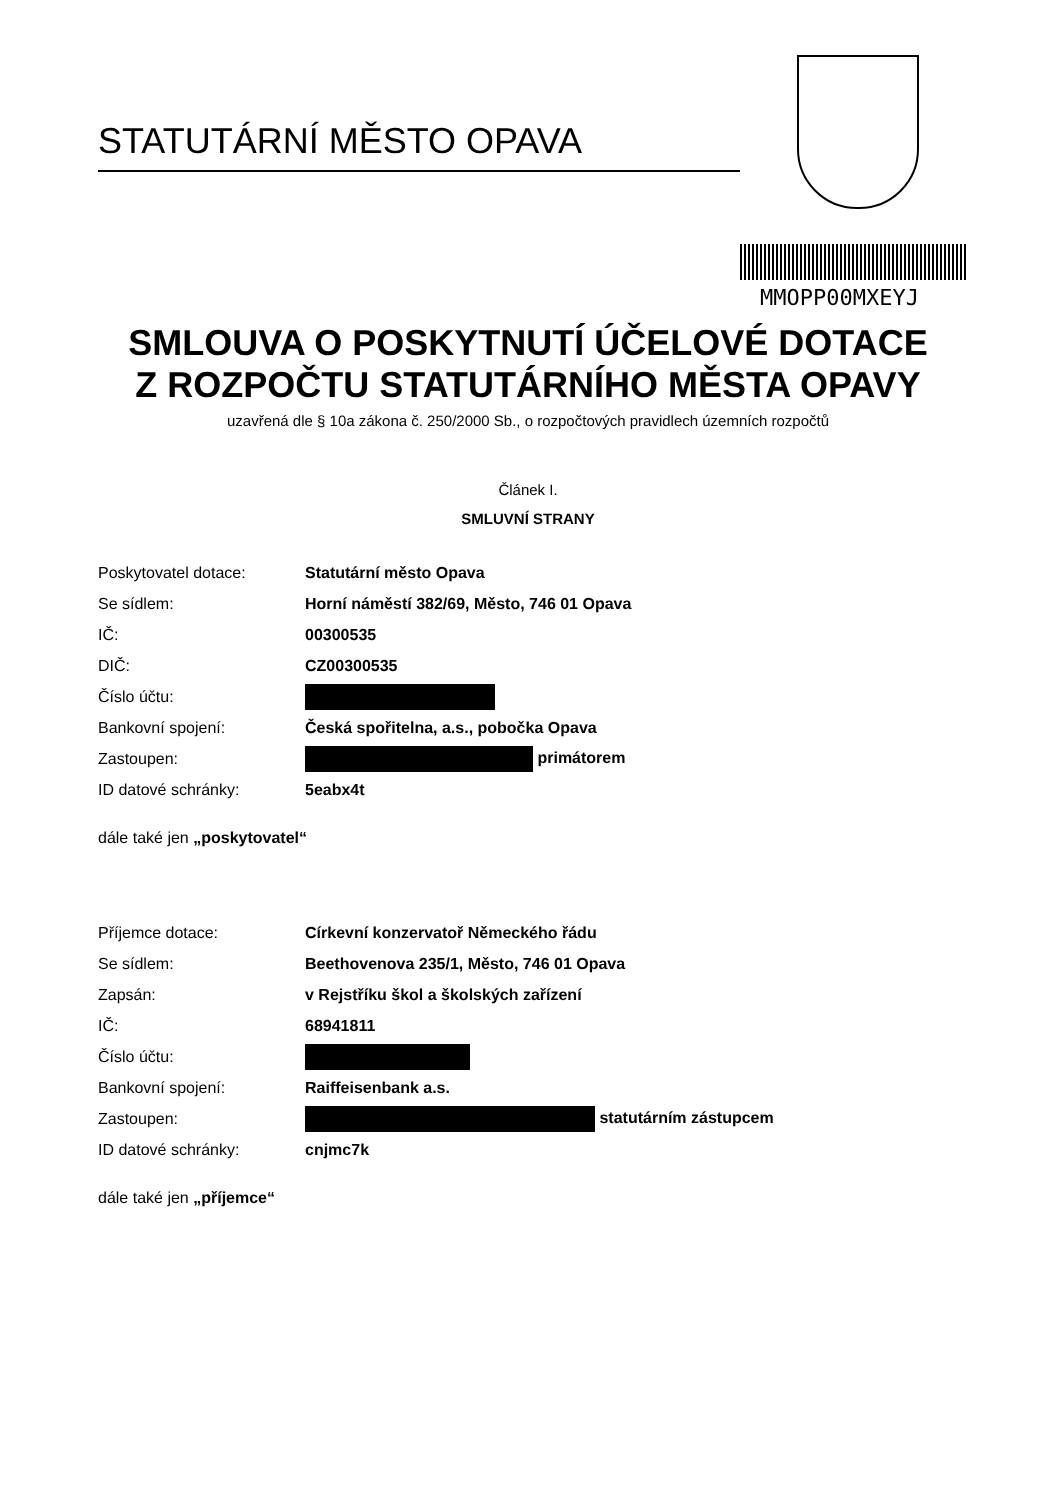STATUTÁRNÍ MĚSTO OPAVA
MMOPP00MXEYJ
SMLOUVA O POSKYTNUTÍ ÚČELOVÉ DOTACE
Z ROZPOČTU STATUTÁRNÍHO MĚSTA OPAVY
uzavřená dle § 10a zákona č. 250/2000 Sb., o rozpočtových pravidlech územních rozpočtů
Článek I.
SMLUVNÍ STRANY
| Poskytovatel dotace: | Statutární město Opava |
| Se sídlem: | Horní náměstí 382/69, Město, 746 01 Opava |
| IČ: | 00300535 |
| DIČ: | CZ00300535 |
| Číslo účtu: | |
| Bankovní spojení: | Česká spořitelna, a.s., pobočka Opava |
| Zastoupen: | primátorem |
| ID datové schránky: | 5eabx4t |
dále také jen „poskytovatel“
| Příjemce dotace: | Církevní konzervatoř Německého řádu |
| Se sídlem: | Beethovenova 235/1, Město, 746 01 Opava |
| Zapsán: | v Rejstříku škol a školských zařízení |
| IČ: | 68941811 |
| Číslo účtu: | |
| Bankovní spojení: | Raiffeisenbank a.s. |
| Zastoupen: | statutárním zástupcem |
| ID datové schránky: | cnjmc7k |
dále také jen „příjemce“